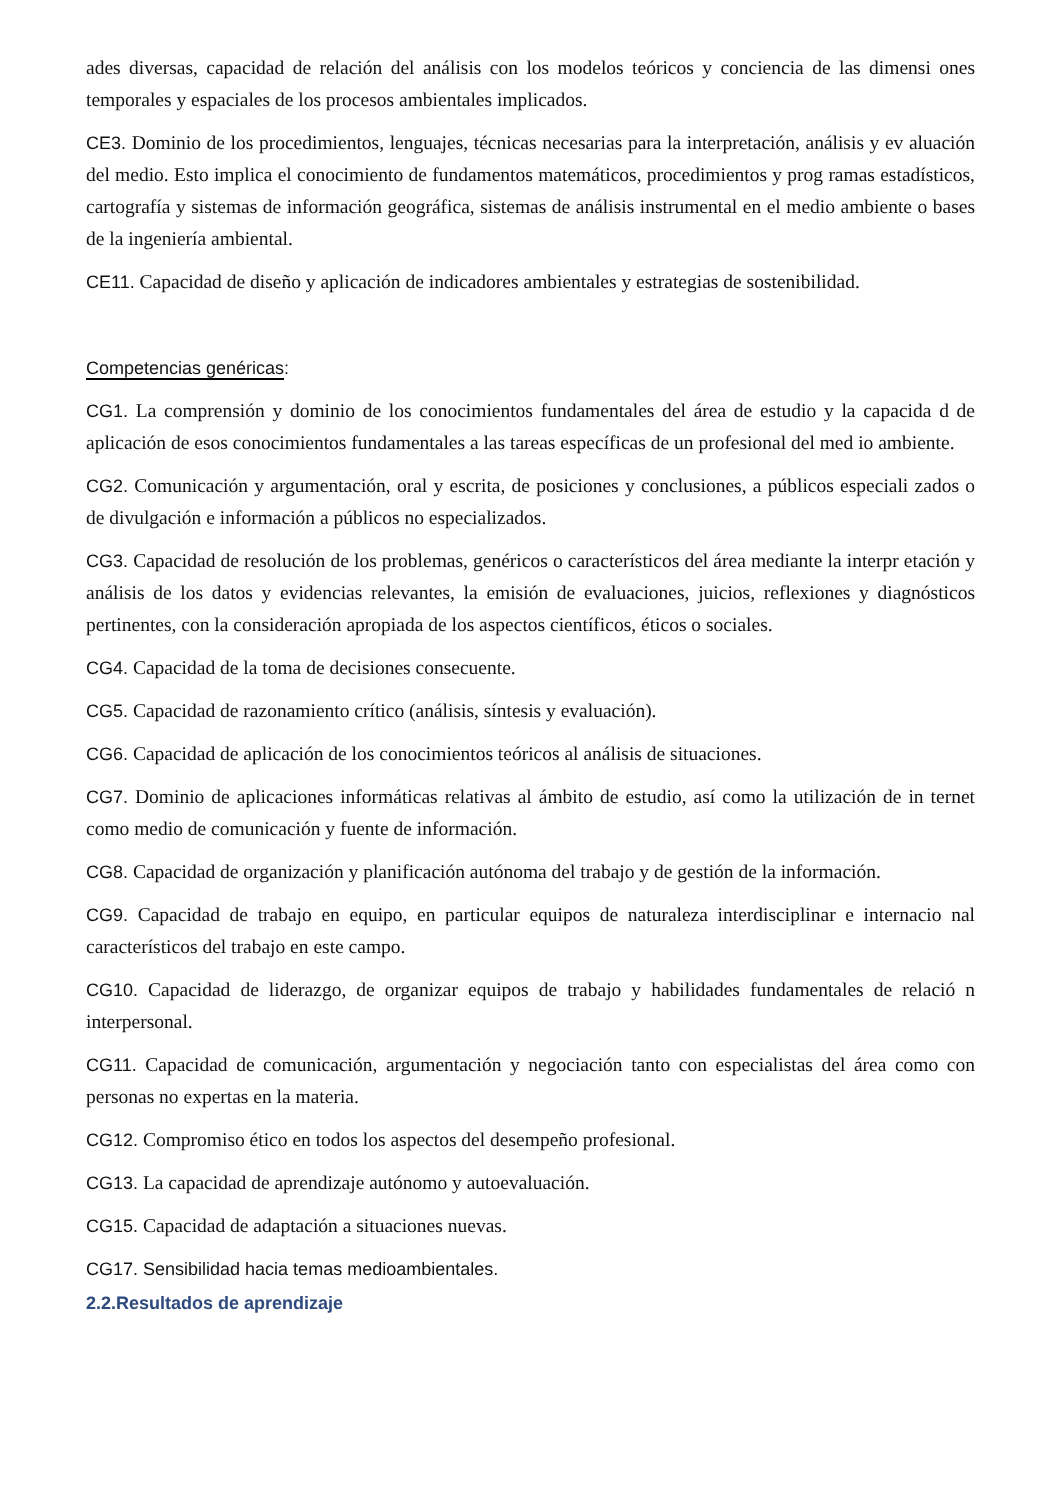ades diversas, capacidad de relación del análisis con los modelos teóricos y conciencia de las dimensi ones temporales y espaciales de los procesos ambientales implicados.
CE3. Dominio de los procedimientos, lenguajes, técnicas necesarias para la interpretación, análisis y ev aluación del medio. Esto implica el conocimiento de fundamentos matemáticos, procedimientos y prog ramas estadísticos, cartografía y sistemas de información geográfica, sistemas de análisis instrumental en el medio ambiente o bases de la ingeniería ambiental.
CE11. Capacidad de diseño y aplicación de indicadores ambientales y estrategias de sostenibilidad.
Competencias genéricas:
CG1. La comprensión y dominio de los conocimientos fundamentales del área de estudio y la capacida d de aplicación de esos conocimientos fundamentales a las tareas específicas de un profesional del med io ambiente.
CG2. Comunicación y argumentación, oral y escrita, de posiciones y conclusiones, a públicos especiali zados o de divulgación e información a públicos no especializados.
CG3. Capacidad de resolución de los problemas, genéricos o característicos del área mediante la interpr etación y análisis de los datos y evidencias relevantes, la emisión de evaluaciones, juicios, reflexiones y diagnósticos pertinentes, con la consideración apropiada de los aspectos científicos, éticos o sociales.
CG4. Capacidad de la toma de decisiones consecuente.
CG5. Capacidad de razonamiento crítico (análisis, síntesis y evaluación).
CG6. Capacidad de aplicación de los conocimientos teóricos al análisis de situaciones.
CG7. Dominio de aplicaciones informáticas relativas al ámbito de estudio, así como la utilización de in ternet como medio de comunicación y fuente de información.
CG8. Capacidad de organización y planificación autónoma del trabajo y de gestión de la información.
CG9. Capacidad de trabajo en equipo, en particular equipos de naturaleza interdisciplinar e internacio nal característicos del trabajo en este campo.
CG10. Capacidad de liderazgo, de organizar equipos de trabajo y habilidades fundamentales de relació n interpersonal.
CG11. Capacidad de comunicación, argumentación y negociación tanto con especialistas del área como con personas no expertas en la materia.
CG12. Compromiso ético en todos los aspectos del desempeño profesional.
CG13. La capacidad de aprendizaje autónomo y autoevaluación.
CG15. Capacidad de adaptación a situaciones nuevas.
CG17. Sensibilidad hacia temas medioambientales.
2.2.Resultados de aprendizaje